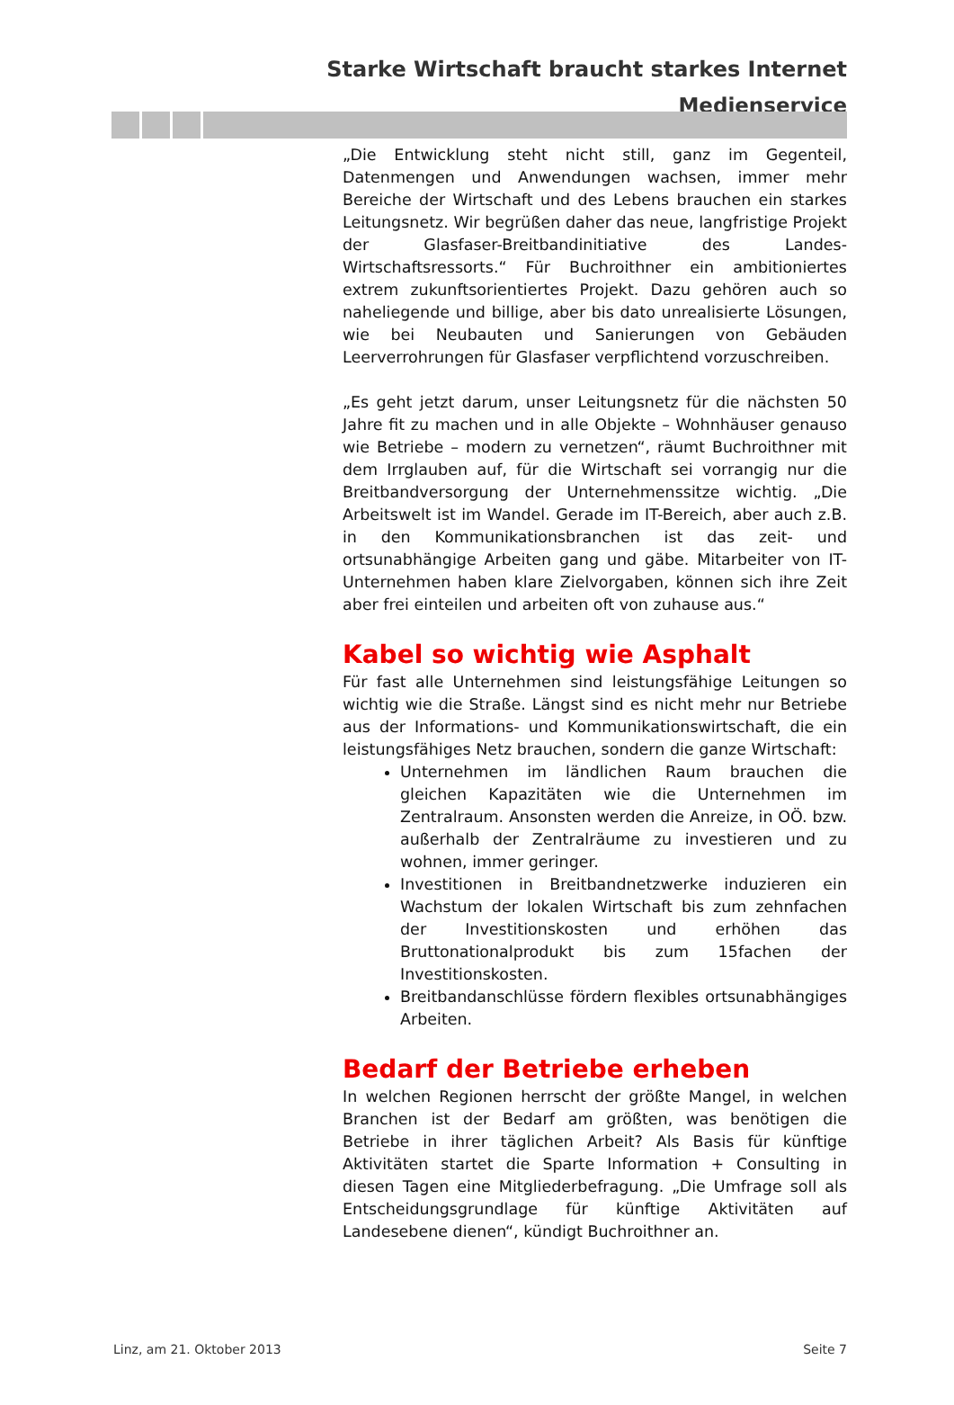Starke Wirtschaft braucht starkes Internet
Medienservice
„Die Entwicklung steht nicht still, ganz im Gegenteil, Datenmengen und Anwendungen wachsen, immer mehr Bereiche der Wirtschaft und des Lebens brauchen ein starkes Leitungsnetz. Wir begrüßen daher das neue, langfristige Projekt der Glasfaser-Breitbandinitiative des Landes-Wirtschaftsressorts.“ Für Buchroithner ein ambitioniertes extrem zukunftsorientiertes Projekt. Dazu gehören auch so naheliegende und billige, aber bis dato unrealisierte Lösungen, wie bei Neubauten und Sanierungen von Gebäuden Leerverrohrungen für Glasfaser verpflichtend vorzuschreiben.
„Es geht jetzt darum, unser Leitungsnetz für die nächsten 50 Jahre fit zu machen und in alle Objekte – Wohnhäuser genauso wie Betriebe – modern zu vernetzen“, räumt Buchroithner mit dem Irrglauben auf, für die Wirtschaft sei vorrangig nur die Breitbandversorgung der Unternehmenssitze wichtig. „Die Arbeitswelt ist im Wandel. Gerade im IT-Bereich, aber auch z.B. in den Kommunikationsbranchen ist das zeit- und ortsunabhängige Arbeiten gang und gäbe. Mitarbeiter von IT-Unternehmen haben klare Zielvorgaben, können sich ihre Zeit aber frei einteilen und arbeiten oft von zuhause aus.“
Kabel so wichtig wie Asphalt
Für fast alle Unternehmen sind leistungsfähige Leitungen so wichtig wie die Straße. Längst sind es nicht mehr nur Betriebe aus der Informations- und Kommunikationswirtschaft, die ein leistungsfähiges Netz brauchen, sondern die ganze Wirtschaft:
Unternehmen im ländlichen Raum brauchen die gleichen Kapazitäten wie die Unternehmen im Zentralraum. Ansonsten werden die Anreize, in OÖ. bzw. außerhalb der Zentralräume zu investieren und zu wohnen, immer geringer.
Investitionen in Breitbandnetzwerke induzieren ein Wachstum der lokalen Wirtschaft bis zum zehnfachen der Investitionskosten und erhöhen das Bruttonationalprodukt bis zum 15fachen der Investitionskosten.
Breitbandanschlüsse fördern flexibles ortsunabhängiges Arbeiten.
Bedarf der Betriebe erheben
In welchen Regionen herrscht der größte Mangel, in welchen Branchen ist der Bedarf am größten, was benötigen die Betriebe in ihrer täglichen Arbeit? Als Basis für künftige Aktivitäten startet die Sparte Information + Consulting in diesen Tagen eine Mitgliederbefragung. „Die Umfrage soll als Entscheidungsgrundlage für künftige Aktivitäten auf Landesebene dienen“, kündigt Buchroithner an.
Linz, am 21. Oktober 2013 Seite 7